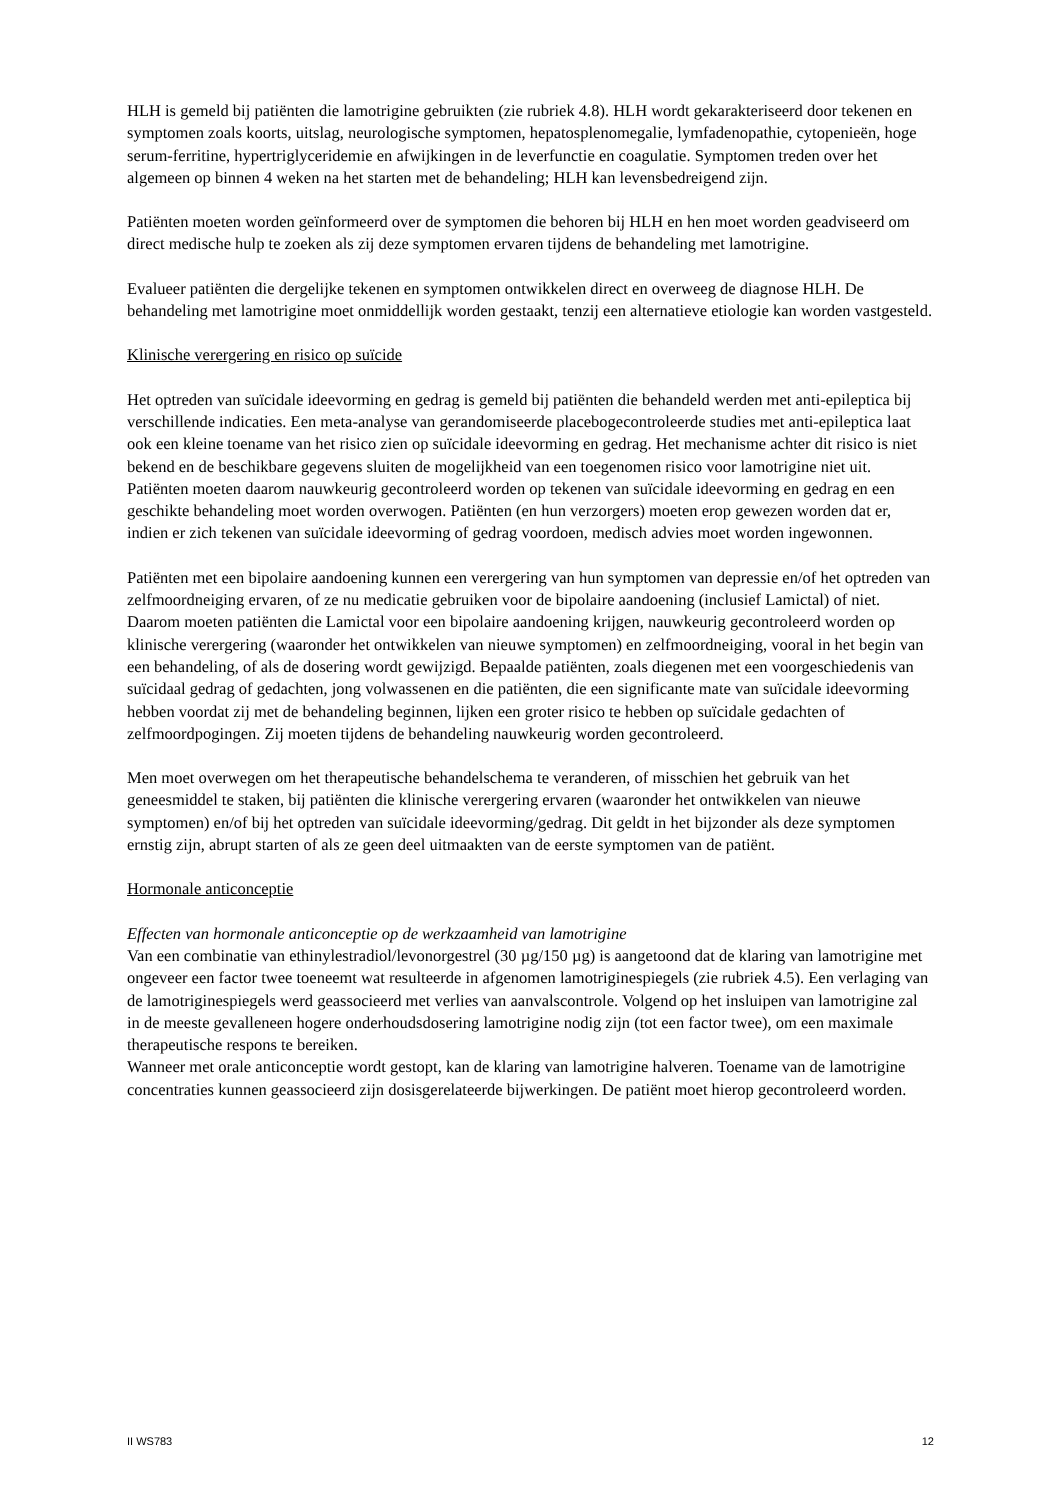HLH is gemeld bij patiënten die lamotrigine gebruikten (zie rubriek 4.8). HLH wordt gekarakteriseerd door tekenen en symptomen zoals koorts, uitslag, neurologische symptomen, hepatosplenomegalie, lymfadenopathie, cytopenieën, hoge serum-ferritine, hypertriglyceridemie en afwijkingen in de leverfunctie en coagulatie. Symptomen treden over het algemeen op binnen 4 weken na het starten met de behandeling; HLH kan levensbedreigend zijn.
Patiënten moeten worden geïnformeerd over de symptomen die behoren bij HLH en hen moet worden geadviseerd om direct medische hulp te zoeken als zij deze symptomen ervaren tijdens de behandeling met lamotrigine.
Evalueer patiënten die dergelijke tekenen en symptomen ontwikkelen direct en overweeg de diagnose HLH. De behandeling met lamotrigine moet onmiddellijk worden gestaakt, tenzij een alternatieve etiologie kan worden vastgesteld.
Klinische verergering en risico op suïcide
Het optreden van suïcidale ideevorming en gedrag is gemeld bij patiënten die behandeld werden met anti-epileptica bij verschillende indicaties. Een meta-analyse van gerandomiseerde placebogecontroleerde studies met anti-epileptica laat ook een kleine toename van het risico zien op suïcidale ideevorming en gedrag. Het mechanisme achter dit risico is niet bekend en de beschikbare gegevens sluiten de mogelijkheid van een toegenomen risico voor lamotrigine niet uit.
Patiënten moeten daarom nauwkeurig gecontroleerd worden op tekenen van suïcidale ideevorming en gedrag en een geschikte behandeling moet worden overwogen. Patiënten (en hun verzorgers) moeten erop gewezen worden dat er, indien er zich tekenen van suïcidale ideevorming of gedrag voordoen, medisch advies moet worden ingewonnen.
Patiënten met een bipolaire aandoening kunnen een verergering van hun symptomen van depressie en/of het optreden van zelfmoordneiging ervaren, of ze nu medicatie gebruiken voor de bipolaire aandoening (inclusief Lamictal) of niet. Daarom moeten patiënten die Lamictal voor een bipolaire aandoening krijgen, nauwkeurig gecontroleerd worden op klinische verergering (waaronder het ontwikkelen van nieuwe symptomen) en zelfmoordneiging, vooral in het begin van een behandeling, of als de dosering wordt gewijzigd. Bepaalde patiënten, zoals diegenen met een voorgeschiedenis van suïcidaal gedrag of gedachten, jong volwassenen en die patiënten, die een significante mate van suïcidale ideevorming hebben voordat zij met de behandeling beginnen, lijken een groter risico te hebben op suïcidale gedachten of zelfmoordpogingen. Zij moeten tijdens de behandeling nauwkeurig worden gecontroleerd.
Men moet overwegen om het therapeutische behandelschema te veranderen, of misschien het gebruik van het geneesmiddel te staken, bij patiënten die klinische verergering ervaren (waaronder het ontwikkelen van nieuwe symptomen) en/of bij het optreden van suïcidale ideevorming/gedrag. Dit geldt in het bijzonder als deze symptomen ernstig zijn, abrupt starten of als ze geen deel uitmaakten van de eerste symptomen van de patiënt.
Hormonale anticonceptie
Effecten van hormonale anticonceptie op de werkzaamheid van lamotrigine
Van een combinatie van ethinylestradiol/levonorgestrel (30 µg/150 µg) is aangetoond dat de klaring van lamotrigine met ongeveer een factor twee toeneemt wat resulteerde in afgenomen lamotriginespiegels (zie rubriek 4.5). Een verlaging van de lamotriginespiegels werd geassocieerd met verlies van aanvalscontrole. Volgend op het insluipen van lamotrigine zal in de meeste gevalleneen hogere onderhoudsdosering lamotrigine nodig zijn (tot een factor twee), om een maximale therapeutische respons te bereiken.
Wanneer met orale anticonceptie wordt gestopt, kan de klaring van lamotrigine halveren. Toename van de lamotrigine concentraties kunnen geassocieerd zijn dosisgerelateerde bijwerkingen. De patiënt moet hierop gecontroleerd worden.
II WS783 12